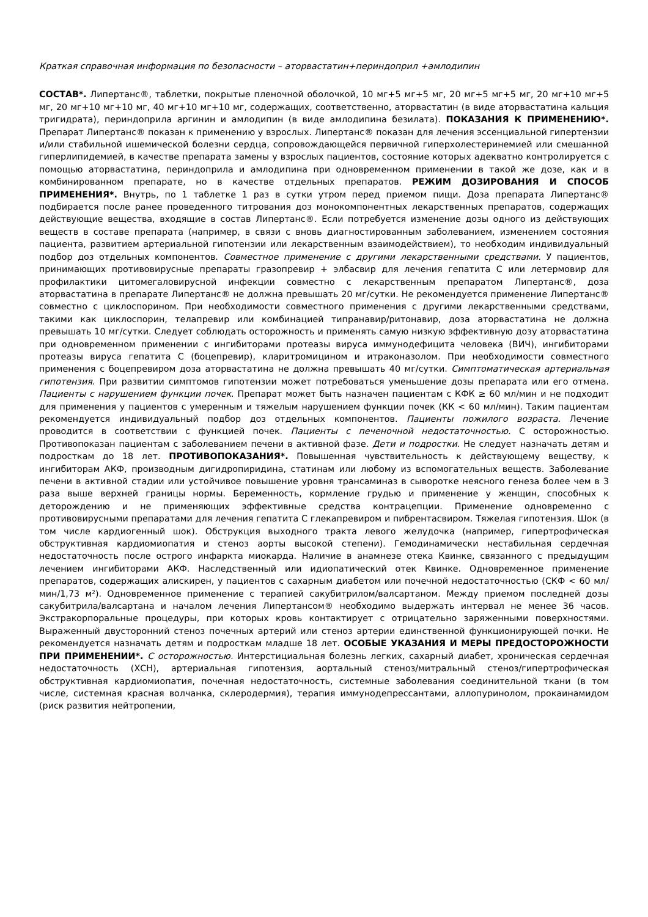Краткая справочная информация по безопасности – аторвастатин+периндоприл +амлодипин
СОСТАВ*. Липертанс®, таблетки, покрытые пленочной оболочкой, 10 мг+5 мг+5 мг, 20 мг+5 мг+5 мг, 20 мг+10 мг+5 мг, 20 мг+10 мг+10 мг, 40 мг+10 мг+10 мг, содержащих, соответственно, аторвастатин (в виде аторвастатина кальция тригидрата), периндоприла аргинин и амлодипин (в виде амлодипина безилата). ПОКАЗАНИЯ К ПРИМЕНЕНИЮ*. Препарат Липертанс® показан к применению у взрослых. Липертанс® показан для лечения эссенциальной гипертензии и/или стабильной ишемической болезни сердца, сопровождающейся первичной гиперхолестеринемией или смешанной гиперлипидемией, в качестве препарата замены у взрослых пациентов, состояние которых адекватно контролируется с помощью аторвастатина, периндоприла и амлодипина при одновременном применении в такой же дозе, как и в комбинированном препарате, но в качестве отдельных препаратов. РЕЖИМ ДОЗИРОВАНИЯ И СПОСОБ ПРИМЕНЕНИЯ*. Внутрь, по 1 таблетке 1 раз в сутки утром перед приемом пищи. Доза препарата Липертанс® подбирается после ранее проведенного титрования доз монокомпонентных лекарственных препаратов, содержащих действующие вещества, входящие в состав Липертанс®. Если потребуется изменение дозы одного из действующих веществ в составе препарата (например, в связи с вновь диагностированным заболеванием, изменением состояния пациента, развитием артериальной гипотензии или лекарственным взаимодействием), то необходим индивидуальный подбор доз отдельных компонентов. Совместное применение с другими лекарственными средствами. У пациентов, принимающих противовирусные препараты гразопревир + элбасвир для лечения гепатита С или летермовир для профилактики цитомегаловирусной инфекции совместно с лекарственным препаратом Липертанс®, доза аторвастатина в препарате Липертанс® не должна превышать 20 мг/сутки. Не рекомендуется применение Липертанс® совместно с циклоспорином. При необходимости совместного применения с другими лекарственными средствами, такими как циклоспорин, телапревир или комбинацией типранавир/ритонавир, доза аторвастатина не должна превышать 10 мг/сутки. Следует соблюдать осторожность и применять самую низкую эффективную дозу аторвастатина при одновременном применении с ингибиторами протеазы вируса иммунодефицита человека (ВИЧ), ингибиторами протеазы вируса гепатита С (боцепревир), кларитромицином и итраконазолом. При необходимости совместного применения с боцепревиром доза аторвастатина не должна превышать 40 мг/сутки. Симптоматическая артериальная гипотензия. При развитии симптомов гипотензии может потребоваться уменьшение дозы препарата или его отмена. Пациенты с нарушением функции почек. Препарат может быть назначен пациентам с КФК ≥ 60 мл/мин и не подходит для применения у пациентов с умеренным и тяжелым нарушением функции почек (КК < 60 мл/мин). Таким пациентам рекомендуется индивидуальный подбор доз отдельных компонентов. Пациенты пожилого возраста. Лечение проводится в соответствии с функцией почек. Пациенты с печеночной недостаточностью. С осторожностью. Противопоказан пациентам с заболеванием печени в активной фазе. Дети и подростки. Не следует назначать детям и подросткам до 18 лет. ПРОТИВОПОКАЗАНИЯ*. Повышенная чувствительность к действующему веществу, к ингибиторам АКФ, производным дигидропиридина, статинам или любому из вспомогательных веществ. Заболевание печени в активной стадии или устойчивое повышение уровня трансаминаз в сыворотке неясного генеза более чем в 3 раза выше верхней границы нормы. Беременность, кормление грудью и применение у женщин, способных к деторождению и не применяющих эффективные средства контрацепции. Применение одновременно с противовирусными препаратами для лечения гепатита С глекапревиром и пибрентасвиром. Тяжелая гипотензия. Шок (в том числе кардиогенный шок). Обструкция выходного тракта левого желудочка (например, гипертрофическая обструктивная кардиомиопатия и стеноз аорты высокой степени). Гемодинамически нестабильная сердечная недостаточность после острого инфаркта миокарда. Наличие в анамнезе отека Квинке, связанного с предыдущим лечением ингибиторами АКФ. Наследственный или идиопатический отек Квинке. Одновременное применение препаратов, содержащих алискирен, у пациентов с сахарным диабетом или почечной недостаточностью (СКФ < 60 мл/мин/1,73 м²). Одновременное применение с терапией сакубитрилом/валсартаном. Между приемом последней дозы сакубитрила/валсартана и началом лечения Липертансом® необходимо выдержать интервал не менее 36 часов. Экстракорпоральные процедуры, при которых кровь контактирует с отрицательно заряженными поверхностями. Выраженный двусторонний стеноз почечных артерий или стеноз артерии единственной функционирующей почки. Не рекомендуется назначать детям и подросткам младше 18 лет. ОСОБЫЕ УКАЗАНИЯ И МЕРЫ ПРЕДОСТОРОЖНОСТИ ПРИ ПРИМЕНЕНИИ*. С осторожностью. Интерстициальная болезнь легких, сахарный диабет, хроническая сердечная недостаточность (ХСН), артериальная гипотензия, аортальный стеноз/митральный стеноз/гипертрофическая обструктивная кардиомиопатия, почечная недостаточность, системные заболевания соединительной ткани (в том числе, системная красная волчанка, склеродермия), терапия иммунодепрессантами, аллопуринолом, прокаинамидом (риск развития нейтропении,